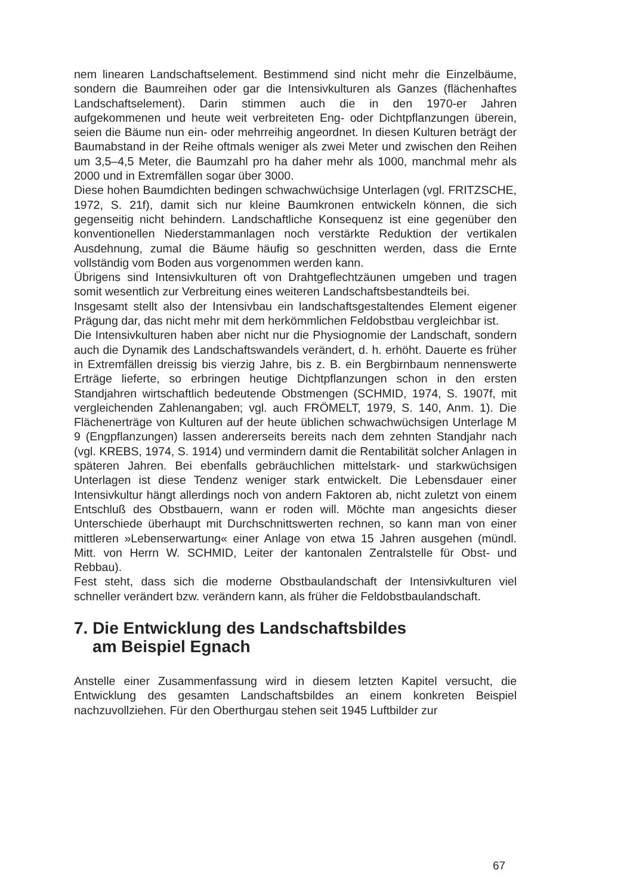nem linearen Landschaftselement. Bestimmend sind nicht mehr die Einzelbäume, sondern die Baumreihen oder gar die Intensivkulturen als Ganzes (flächenhaftes Landschaftselement). Darin stimmen auch die in den 1970-er Jahren aufgekommenen und heute weit verbreiteten Eng- oder Dichtpflanzungen überein, seien die Bäume nun ein- oder mehrreihig angeordnet. In diesen Kulturen beträgt der Baumabstand in der Reihe oftmals weniger als zwei Meter und zwischen den Reihen um 3,5–4,5 Meter, die Baumzahl pro ha daher mehr als 1000, manchmal mehr als 2000 und in Extremfällen sogar über 3000.
Diese hohen Baumdichten bedingen schwachwüchsige Unterlagen (vgl. FRITZSCHE, 1972, S. 21f), damit sich nur kleine Baumkronen entwickeln können, die sich gegenseitig nicht behindern. Landschaftliche Konsequenz ist eine gegenüber den konventionellen Niederstammanlagen noch verstärkte Reduktion der vertikalen Ausdehnung, zumal die Bäume häufig so geschnitten werden, dass die Ernte vollständig vom Boden aus vorgenommen werden kann.
Übrigens sind Intensivkulturen oft von Drahtgeflechtzäunen umgeben und tragen somit wesentlich zur Verbreitung eines weiteren Landschaftsbestandteils bei.
Insgesamt stellt also der Intensivbau ein landschaftsgestaltendes Element eigener Prägung dar, das nicht mehr mit dem herkömmlichen Feldobstbau vergleichbar ist.
Die Intensivkulturen haben aber nicht nur die Physiognomie der Landschaft, sondern auch die Dynamik des Landschaftswandels verändert, d. h. erhöht. Dauerte es früher in Extremfällen dreissig bis vierzig Jahre, bis z. B. ein Bergbirnbaum nennenswerte Erträge lieferte, so erbringen heutige Dichtpflanzungen schon in den ersten Standjahren wirtschaftlich bedeutende Obstmengen (SCHMID, 1974, S. 1907f, mit vergleichenden Zahlenangaben; vgl. auch FRÖMELT, 1979, S. 140, Anm. 1). Die Flächenerträge von Kulturen auf der heute üblichen schwachwüchsigen Unterlage M 9 (Engpflanzungen) lassen andererseits bereits nach dem zehnten Standjahr nach (vgl. KREBS, 1974, S. 1914) und vermindern damit die Rentabilität solcher Anlagen in späteren Jahren. Bei ebenfalls gebräuchlichen mittelstark- und starkwüchsigen Unterlagen ist diese Tendenz weniger stark entwickelt. Die Lebensdauer einer Intensivkultur hängt allerdings noch von andern Faktoren ab, nicht zuletzt von einem Entschluß des Obstbauern, wann er roden will. Möchte man angesichts dieser Unterschiede überhaupt mit Durchschnittswerten rechnen, so kann man von einer mittleren »Lebenserwartung« einer Anlage von etwa 15 Jahren ausgehen (mündl. Mitt. von Herrn W. SCHMID, Leiter der kantonalen Zentralstelle für Obst- und Rebbau).
Fest steht, dass sich die moderne Obstbaulandschaft der Intensivkulturen viel schneller verändert bzw. verändern kann, als früher die Feldobstbaulandschaft.
7. Die Entwicklung des Landschaftsbildes
am Beispiel Egnach
Anstelle einer Zusammenfassung wird in diesem letzten Kapitel versucht, die Entwicklung des gesamten Landschaftsbildes an einem konkreten Beispiel nachzuvollziehen. Für den Oberthurgau stehen seit 1945 Luftbilder zur
67